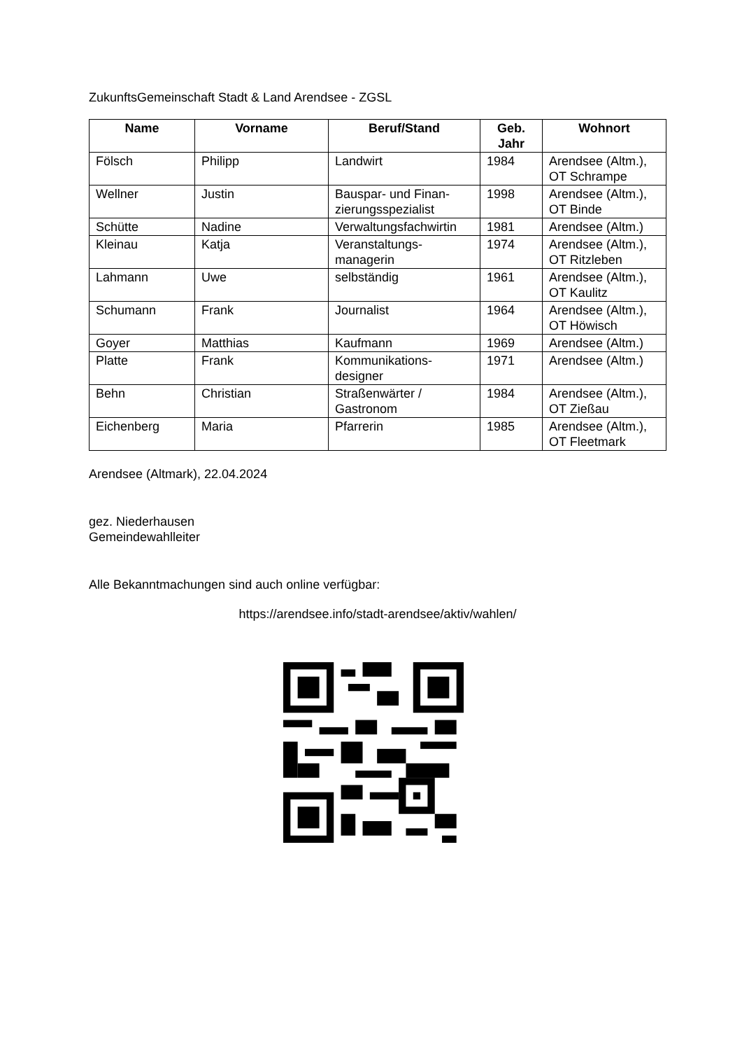ZukunftsGemeinschaft Stadt & Land Arendsee - ZGSL
| Name | Vorname | Beruf/Stand | Geb. Jahr | Wohnort |
| --- | --- | --- | --- | --- |
| Fölsch | Philipp | Landwirt | 1984 | Arendsee (Altm.), OT Schrampe |
| Wellner | Justin | Bauspar- und Finan- zierungsspezialist | 1998 | Arendsee (Altm.), OT Binde |
| Schütte | Nadine | Verwaltungsfachwirtin | 1981 | Arendsee (Altm.) |
| Kleinau | Katja | Veranstaltungs- managerin | 1974 | Arendsee (Altm.), OT Ritzleben |
| Lahmann | Uwe | selbständig | 1961 | Arendsee (Altm.), OT Kaulitz |
| Schumann | Frank | Journalist | 1964 | Arendsee (Altm.), OT Höwisch |
| Goyer | Matthias | Kaufmann | 1969 | Arendsee (Altm.) |
| Platte | Frank | Kommunikations- designer | 1971 | Arendsee (Altm.) |
| Behn | Christian | Straßenwärter / Gastronom | 1984 | Arendsee (Altm.), OT Zießau |
| Eichenberg | Maria | Pfarrerin | 1985 | Arendsee (Altm.), OT Fleetmark |
Arendsee (Altmark), 22.04.2024
gez. Niederhausen
Gemeindewahlleiter
Alle Bekanntmachungen sind auch online verfügbar:
https://arendsee.info/stadt-arendsee/aktiv/wahlen/